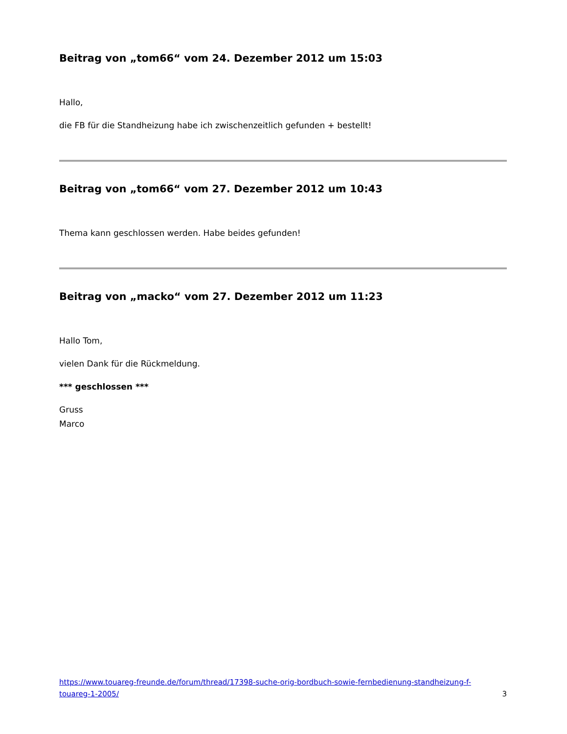Beitrag von „tom66“ vom 24. Dezember 2012 um 15:03
Hallo,
die FB für die Standheizung habe ich zwischenzeitlich gefunden + bestellt!
Beitrag von „tom66“ vom 27. Dezember 2012 um 10:43
Thema kann geschlossen werden. Habe beides gefunden!
Beitrag von „macko“ vom 27. Dezember 2012 um 11:23
Hallo Tom,
vielen Dank für die Rückmeldung.
*** geschlossen ***
Gruss
Marco
https://www.touareg-freunde.de/forum/thread/17398-suche-orig-bordbuch-sowie-fernbedienung-standheizung-f-touareg-1-2005/ 3